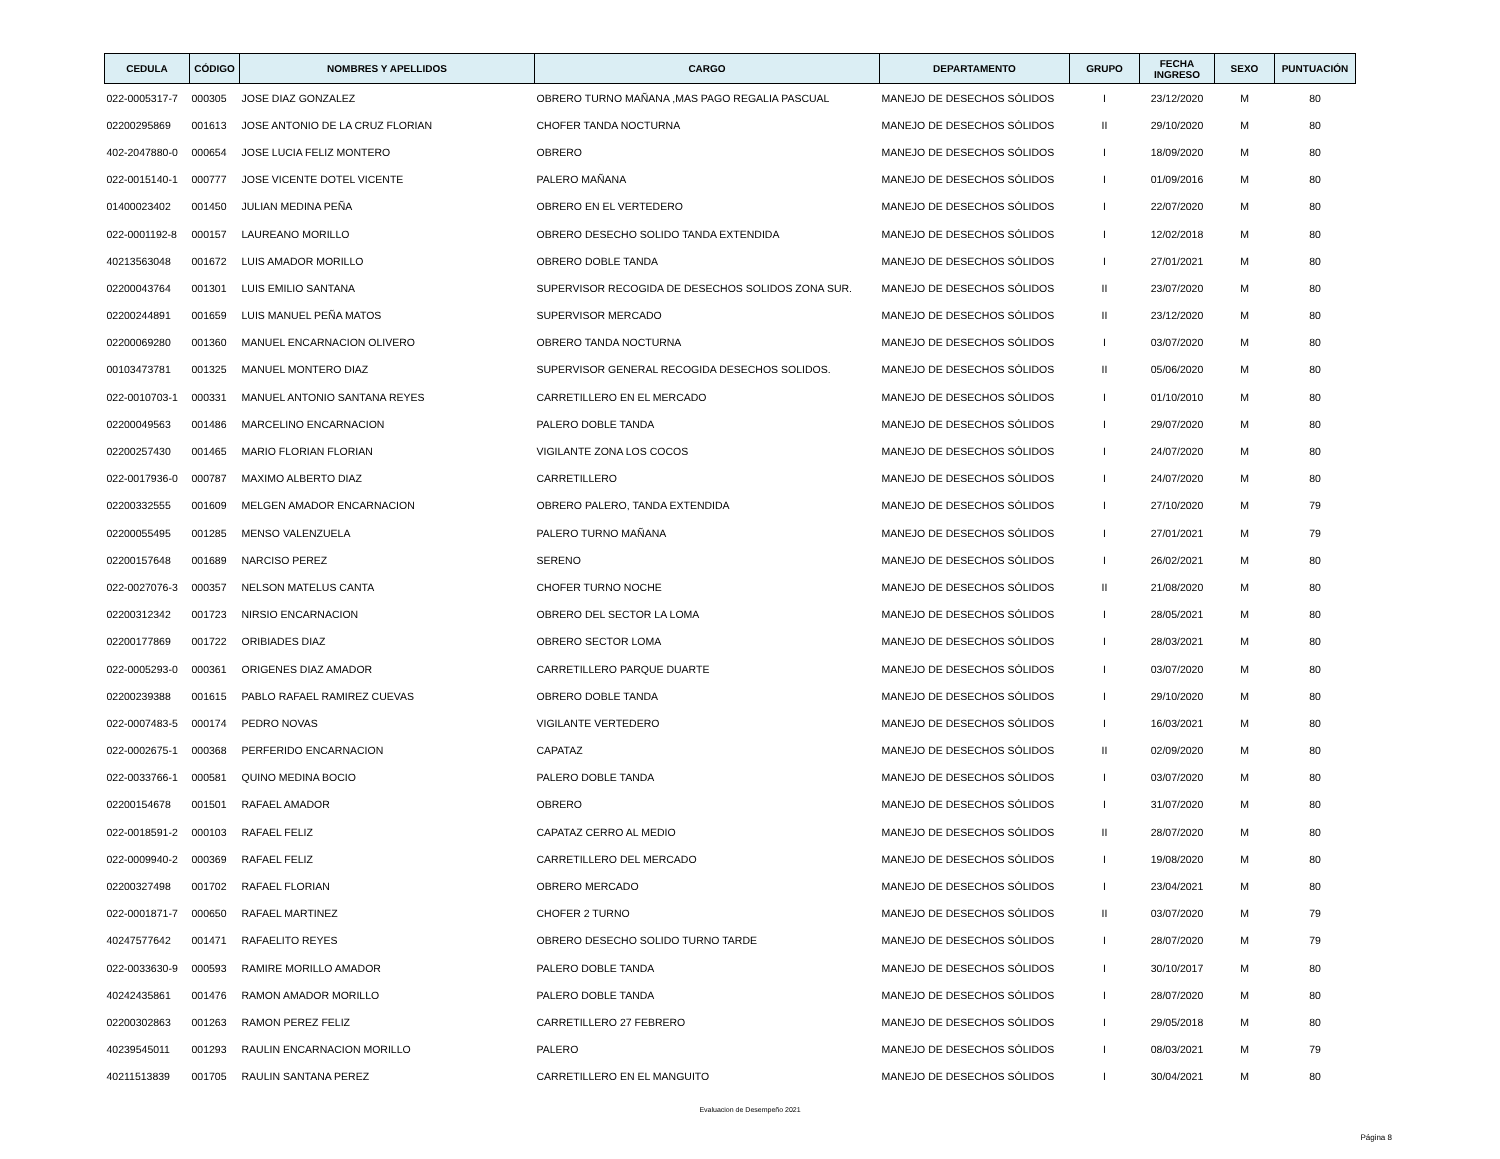| CEDULA | CÓDIGO | NOMBRES Y APELLIDOS | CARGO | DEPARTAMENTO | GRUPO | FECHA INGRESO | SEXO | PUNTUACIÓN |
| --- | --- | --- | --- | --- | --- | --- | --- | --- |
| 022-0005317-7 | 000305 | JOSE DIAZ GONZALEZ | OBRERO TURNO MAÑANA ,MAS PAGO REGALIA PASCUAL | MANEJO DE DESECHOS SÓLIDOS | I | 23/12/2020 | M | 80 |
| 02200295869 | 001613 | JOSE ANTONIO DE LA CRUZ FLORIAN | CHOFER TANDA NOCTURNA | MANEJO DE DESECHOS SÓLIDOS | II | 29/10/2020 | M | 80 |
| 402-2047880-0 | 000654 | JOSE LUCIA FELIZ MONTERO | OBRERO | MANEJO DE DESECHOS SÓLIDOS | I | 18/09/2020 | M | 80 |
| 022-0015140-1 | 000777 | JOSE VICENTE DOTEL VICENTE | PALERO MAÑANA | MANEJO DE DESECHOS SÓLIDOS | I | 01/09/2016 | M | 80 |
| 01400023402 | 001450 | JULIAN MEDINA PEÑA | OBRERO EN EL VERTEDERO | MANEJO DE DESECHOS SÓLIDOS | I | 22/07/2020 | M | 80 |
| 022-0001192-8 | 000157 | LAUREANO MORILLO | OBRERO DESECHO SOLIDO TANDA EXTENDIDA | MANEJO DE DESECHOS SÓLIDOS | I | 12/02/2018 | M | 80 |
| 40213563048 | 001672 | LUIS AMADOR MORILLO | OBRERO DOBLE TANDA | MANEJO DE DESECHOS SÓLIDOS | I | 27/01/2021 | M | 80 |
| 02200043764 | 001301 | LUIS EMILIO SANTANA | SUPERVISOR RECOGIDA DE DESECHOS SOLIDOS ZONA SUR. | MANEJO DE DESECHOS SÓLIDOS | II | 23/07/2020 | M | 80 |
| 02200244891 | 001659 | LUIS MANUEL PEÑA MATOS | SUPERVISOR MERCADO | MANEJO DE DESECHOS SÓLIDOS | II | 23/12/2020 | M | 80 |
| 02200069280 | 001360 | MANUEL ENCARNACION OLIVERO | OBRERO TANDA NOCTURNA | MANEJO DE DESECHOS SÓLIDOS | I | 03/07/2020 | M | 80 |
| 00103473781 | 001325 | MANUEL MONTERO DIAZ | SUPERVISOR GENERAL RECOGIDA DESECHOS SOLIDOS. | MANEJO DE DESECHOS SÓLIDOS | II | 05/06/2020 | M | 80 |
| 022-0010703-1 | 000331 | MANUEL ANTONIO SANTANA REYES | CARRETILLERO EN EL MERCADO | MANEJO DE DESECHOS SÓLIDOS | I | 01/10/2010 | M | 80 |
| 02200049563 | 001486 | MARCELINO ENCARNACION | PALERO DOBLE TANDA | MANEJO DE DESECHOS SÓLIDOS | I | 29/07/2020 | M | 80 |
| 02200257430 | 001465 | MARIO FLORIAN FLORIAN | VIGILANTE ZONA LOS COCOS | MANEJO DE DESECHOS SÓLIDOS | I | 24/07/2020 | M | 80 |
| 022-0017936-0 | 000787 | MAXIMO ALBERTO DIAZ | CARRETILLERO | MANEJO DE DESECHOS SÓLIDOS | I | 24/07/2020 | M | 80 |
| 02200332555 | 001609 | MELGEN AMADOR ENCARNACION | OBRERO PALERO, TANDA EXTENDIDA | MANEJO DE DESECHOS SÓLIDOS | I | 27/10/2020 | M | 79 |
| 02200055495 | 001285 | MENSO VALENZUELA | PALERO TURNO MAÑANA | MANEJO DE DESECHOS SÓLIDOS | I | 27/01/2021 | M | 79 |
| 02200157648 | 001689 | NARCISO PEREZ | SERENO | MANEJO DE DESECHOS SÓLIDOS | I | 26/02/2021 | M | 80 |
| 022-0027076-3 | 000357 | NELSON MATELUS CANTA | CHOFER TURNO NOCHE | MANEJO DE DESECHOS SÓLIDOS | II | 21/08/2020 | M | 80 |
| 02200312342 | 001723 | NIRSIO ENCARNACION | OBRERO DEL SECTOR LA LOMA | MANEJO DE DESECHOS SÓLIDOS | I | 28/05/2021 | M | 80 |
| 02200177869 | 001722 | ORIBIADES DIAZ | OBRERO SECTOR LOMA | MANEJO DE DESECHOS SÓLIDOS | I | 28/03/2021 | M | 80 |
| 022-0005293-0 | 000361 | ORIGENES DIAZ AMADOR | CARRETILLERO PARQUE DUARTE | MANEJO DE DESECHOS SÓLIDOS | I | 03/07/2020 | M | 80 |
| 02200239388 | 001615 | PABLO RAFAEL RAMIREZ CUEVAS | OBRERO DOBLE TANDA | MANEJO DE DESECHOS SÓLIDOS | I | 29/10/2020 | M | 80 |
| 022-0007483-5 | 000174 | PEDRO NOVAS | VIGILANTE VERTEDERO | MANEJO DE DESECHOS SÓLIDOS | I | 16/03/2021 | M | 80 |
| 022-0002675-1 | 000368 | PERFERIDO ENCARNACION | CAPATAZ | MANEJO DE DESECHOS SÓLIDOS | II | 02/09/2020 | M | 80 |
| 022-0033766-1 | 000581 | QUINO MEDINA BOCIO | PALERO DOBLE TANDA | MANEJO DE DESECHOS SÓLIDOS | I | 03/07/2020 | M | 80 |
| 02200154678 | 001501 | RAFAEL AMADOR | OBRERO | MANEJO DE DESECHOS SÓLIDOS | I | 31/07/2020 | M | 80 |
| 022-0018591-2 | 000103 | RAFAEL FELIZ | CAPATAZ CERRO AL MEDIO | MANEJO DE DESECHOS SÓLIDOS | II | 28/07/2020 | M | 80 |
| 022-0009940-2 | 000369 | RAFAEL FELIZ | CARRETILLERO DEL MERCADO | MANEJO DE DESECHOS SÓLIDOS | I | 19/08/2020 | M | 80 |
| 02200327498 | 001702 | RAFAEL FLORIAN | OBRERO MERCADO | MANEJO DE DESECHOS SÓLIDOS | I | 23/04/2021 | M | 80 |
| 022-0001871-7 | 000650 | RAFAEL MARTINEZ | CHOFER 2 TURNO | MANEJO DE DESECHOS SÓLIDOS | II | 03/07/2020 | M | 79 |
| 40247577642 | 001471 | RAFAELITO REYES | OBRERO DESECHO SOLIDO TURNO TARDE | MANEJO DE DESECHOS SÓLIDOS | I | 28/07/2020 | M | 79 |
| 022-0033630-9 | 000593 | RAMIRE MORILLO AMADOR | PALERO DOBLE TANDA | MANEJO DE DESECHOS SÓLIDOS | I | 30/10/2017 | M | 80 |
| 40242435861 | 001476 | RAMON AMADOR MORILLO | PALERO DOBLE TANDA | MANEJO DE DESECHOS SÓLIDOS | I | 28/07/2020 | M | 80 |
| 02200302863 | 001263 | RAMON PEREZ FELIZ | CARRETILLERO 27 FEBRERO | MANEJO DE DESECHOS SÓLIDOS | I | 29/05/2018 | M | 80 |
| 40239545011 | 001293 | RAULIN ENCARNACION MORILLO | PALERO | MANEJO DE DESECHOS SÓLIDOS | I | 08/03/2021 | M | 79 |
| 40211513839 | 001705 | RAULIN SANTANA PEREZ | CARRETILLERO EN EL MANGUITO | MANEJO DE DESECHOS SÓLIDOS | I | 30/04/2021 | M | 80 |
Evaluacion de Desempeño 2021
Página 8